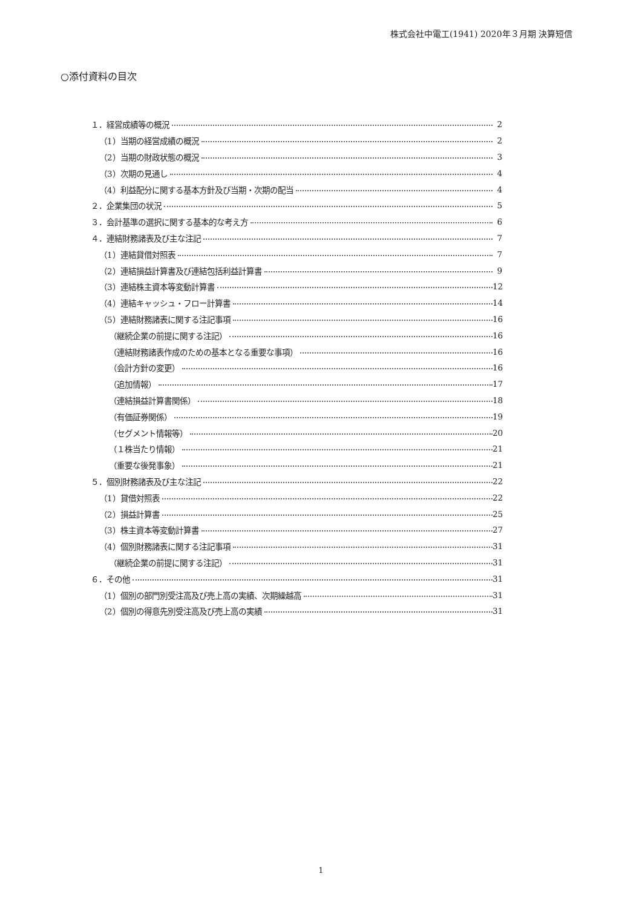株式会社中電工(1941) 2020年３月期 決算短信
○添付資料の目次
１．経営成績等の概況 2
（1）当期の経営成績の概況 2
（2）当期の財政状態の概況 3
（3）次期の見通し 4
（4）利益配分に関する基本方針及び当期・次期の配当 4
２．企業集団の状況 5
３．会計基準の選択に関する基本的な考え方 6
４．連結財務諸表及び主な注記 7
（1）連結貸借対照表 7
（2）連結損益計算書及び連結包括利益計算書 9
（3）連結株主資本等変動計算書 12
（4）連結キャッシュ・フロー計算書 14
（5）連結財務諸表に関する注記事項 16
（継続企業の前提に関する注記） 16
（連結財務諸表作成のための基本となる重要な事項） 16
（会計方針の変更） 16
（追加情報） 17
（連結損益計算書関係） 18
（有価証券関係） 19
（セグメント情報等） 20
（１株当たり情報） 21
（重要な後発事象） 21
５．個別財務諸表及び主な注記 22
（1）貸借対照表 22
（2）損益計算書 25
（3）株主資本等変動計算書 27
（4）個別財務諸表に関する注記事項 31
（継続企業の前提に関する注記） 31
６．その他 31
（1）個別の部門別受注高及び売上高の実績、次期繰越高 31
（2）個別の得意先別受注高及び売上高の実績 31
1